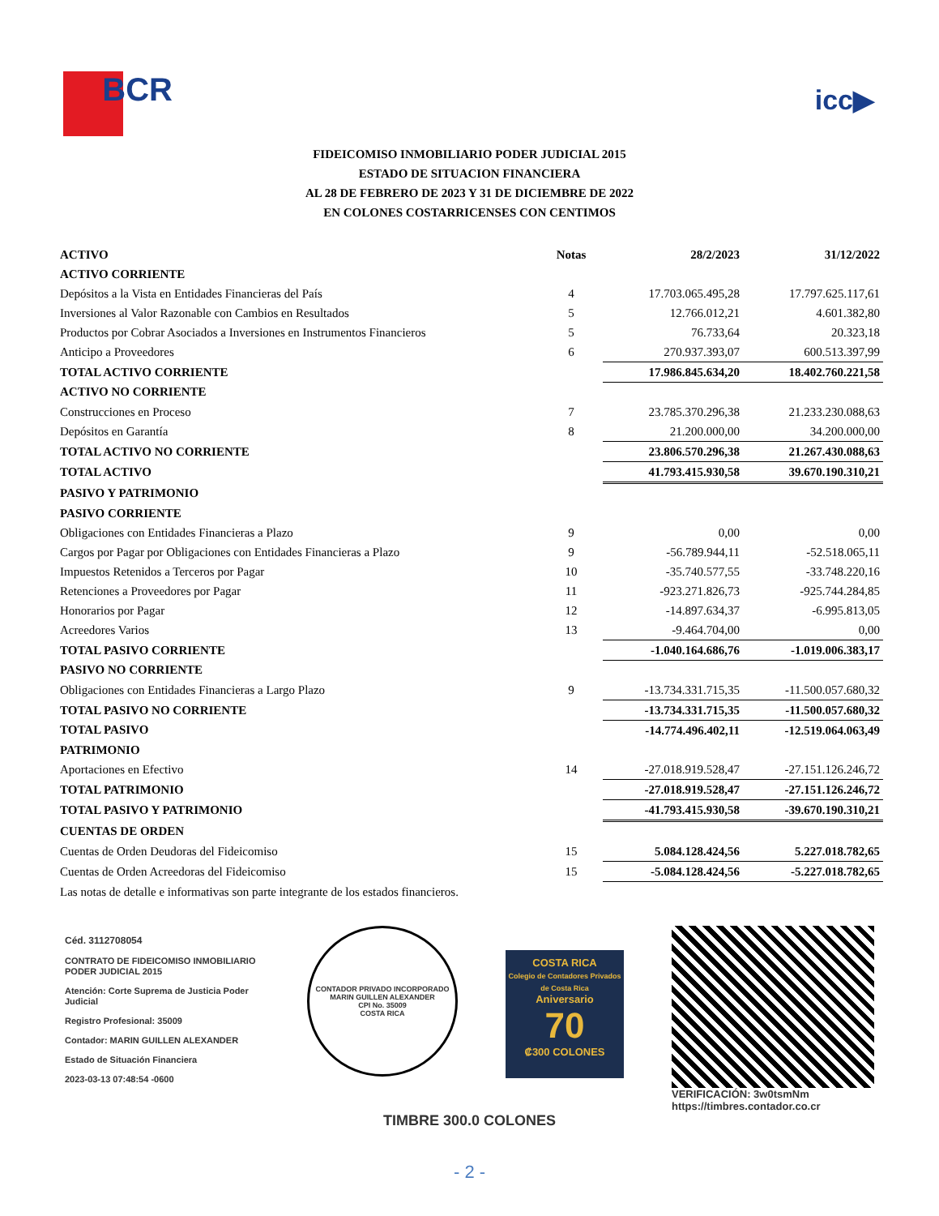BCR
icc▶
FIDEICOMISO INMOBILIARIO PODER JUDICIAL 2015
ESTADO DE SITUACION FINANCIERA
AL 28 DE FEBRERO DE 2023 Y 31 DE DICIEMBRE DE 2022
EN COLONES COSTARRICENSES CON CENTIMOS
| ACTIVO | Notas | 28/2/2023 | 31/12/2022 |
| --- | --- | --- | --- |
| ACTIVO CORRIENTE | | | |
| Depósitos a la Vista en Entidades Financieras del País | 4 | 17.703.065.495,28 | 17.797.625.117,61 |
| Inversiones al Valor Razonable con Cambios en Resultados | 5 | 12.766.012,21 | 4.601.382,80 |
| Productos por Cobrar Asociados a Inversiones en Instrumentos Financieros | 5 | 76.733,64 | 20.323,18 |
| Anticipo a Proveedores | 6 | 270.937.393,07 | 600.513.397,99 |
| TOTAL ACTIVO CORRIENTE | | 17.986.845.634,20 | 18.402.760.221,58 |
| ACTIVO NO CORRIENTE | | | |
| Construcciones en Proceso | 7 | 23.785.370.296,38 | 21.233.230.088,63 |
| Depósitos en Garantía | 8 | 21.200.000,00 | 34.200.000,00 |
| TOTAL ACTIVO NO CORRIENTE | | 23.806.570.296,38 | 21.267.430.088,63 |
| TOTAL ACTIVO | | 41.793.415.930,58 | 39.670.190.310,21 |
| PASIVO Y PATRIMONIO | | | |
| PASIVO CORRIENTE | | | |
| Obligaciones con Entidades Financieras a Plazo | 9 | 0,00 | 0,00 |
| Cargos por Pagar por Obligaciones con Entidades Financieras a Plazo | 9 | -56.789.944,11 | -52.518.065,11 |
| Impuestos Retenidos a Terceros por Pagar | 10 | -35.740.577,55 | -33.748.220,16 |
| Retenciones a Proveedores por Pagar | 11 | -923.271.826,73 | -925.744.284,85 |
| Honorarios por Pagar | 12 | -14.897.634,37 | -6.995.813,05 |
| Acreedores Varios | 13 | -9.464.704,00 | 0,00 |
| TOTAL PASIVO CORRIENTE | | -1.040.164.686,76 | -1.019.006.383,17 |
| PASIVO NO CORRIENTE | | | |
| Obligaciones con Entidades Financieras a Largo Plazo | 9 | -13.734.331.715,35 | -11.500.057.680,32 |
| TOTAL PASIVO NO CORRIENTE | | -13.734.331.715,35 | -11.500.057.680,32 |
| TOTAL PASIVO | | -14.774.496.402,11 | -12.519.064.063,49 |
| PATRIMONIO | | | |
| Aportaciones en Efectivo | 14 | -27.018.919.528,47 | -27.151.126.246,72 |
| TOTAL PATRIMONIO | | -27.018.919.528,47 | -27.151.126.246,72 |
| TOTAL PASIVO Y PATRIMONIO | | -41.793.415.930,58 | -39.670.190.310,21 |
| CUENTAS DE ORDEN | | | |
| Cuentas de Orden Deudoras del Fideicomiso | 15 | 5.084.128.424,56 | 5.227.018.782,65 |
| Cuentas de Orden Acreedoras del Fideicomiso | 15 | -5.084.128.424,56 | -5.227.018.782,65 |
| Las notas de detalle e informativas son parte integrante de los estados financieros. | | | |
Céd. 3112708054
CONTRATO DE FIDEICOMISO INMOBILIARIO PODER JUDICIAL 2015
Atención: Corte Suprema de Justicia Poder Judicial
Registro Profesional: 35009
Contador: MARIN GUILLEN ALEXANDER
Estado de Situación Financiera
2023-03-13 07:48:54 -0600
CONTADOR PRIVADO INCORPORADO
MARIN GUILLEN ALEXANDER
CPI No. 35009
COSTA RICA
COSTA RICA
Colegio de Contadores Privados de Costa Rica
Aniversario
70
₡300 COLONES
VERIFICACIÓN: 3w0tsmNm
https://timbres.contador.co.cr
TIMBRE 300.0 COLONES
- 2 -